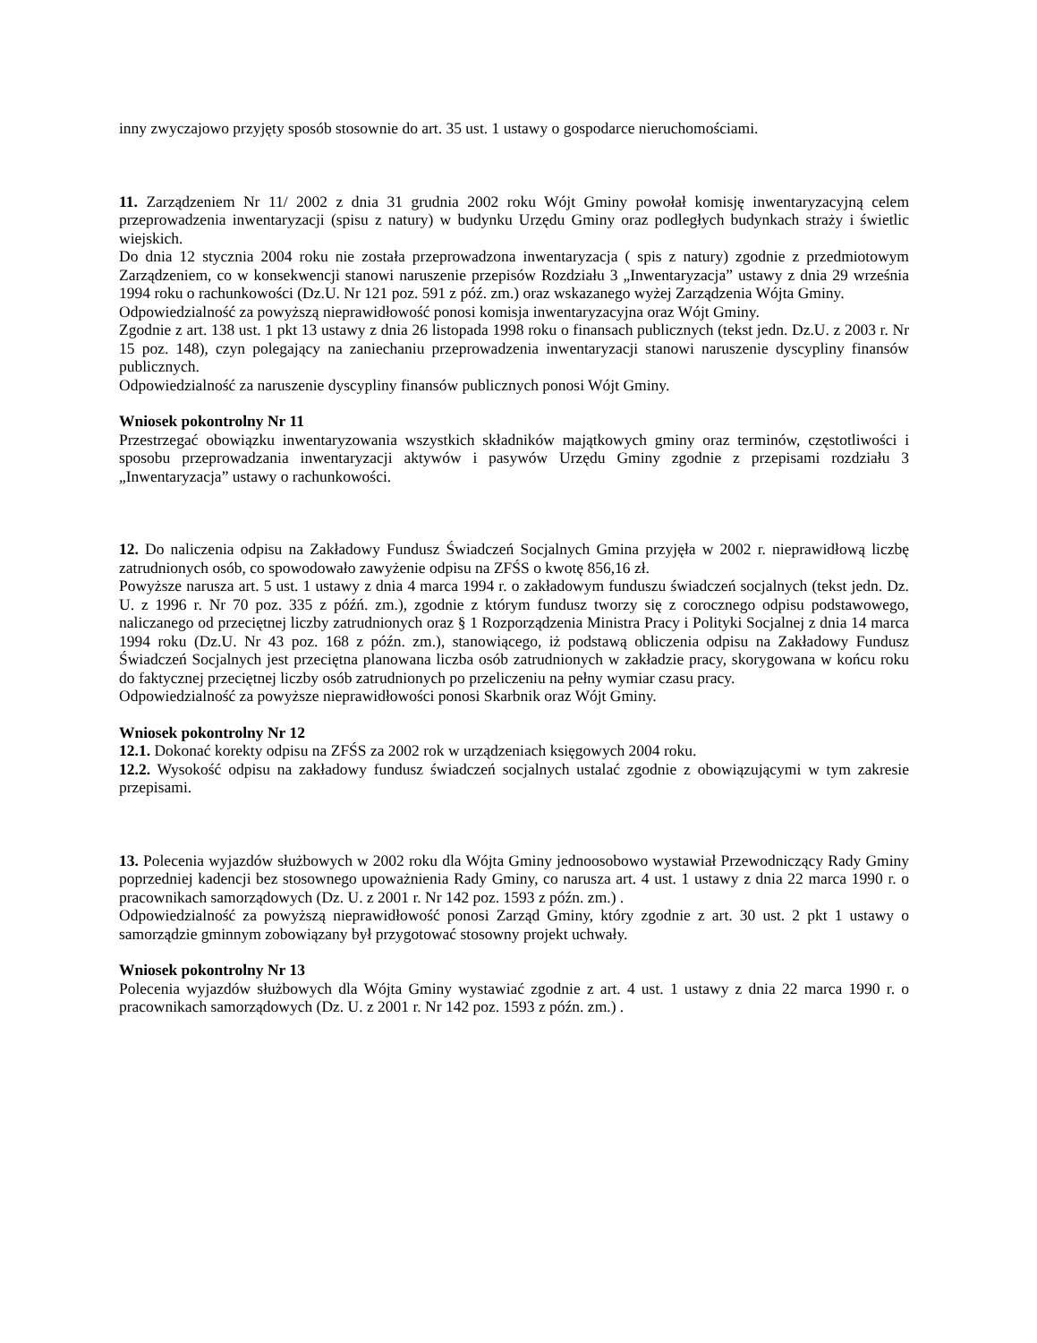inny zwyczajowo przyjęty sposób stosownie do art. 35 ust. 1 ustawy o gospodarce nieruchomościami.
11. Zarządzeniem Nr 11/ 2002 z dnia 31 grudnia 2002 roku Wójt Gminy powołał komisję inwentaryzacyjną celem przeprowadzenia inwentaryzacji (spisu z natury) w budynku Urzędu Gminy oraz podległych budynkach straży i świetlic wiejskich.
Do dnia 12 stycznia 2004 roku nie została przeprowadzona inwentaryzacja ( spis z natury) zgodnie z przedmiotowym Zarządzeniem, co w konsekwencji stanowi naruszenie przepisów Rozdziału 3 „Inwentaryzacja” ustawy z dnia 29 września 1994 roku o rachunkowości (Dz.U. Nr 121 poz. 591 z póź. zm.) oraz wskazanego wyżej Zarządzenia Wójta Gminy.
Odpowiedzialność za powyższą nieprawidłowość ponosi komisja inwentaryzacyjna oraz Wójt Gminy.
Zgodnie z art. 138 ust. 1 pkt 13 ustawy z dnia 26 listopada 1998 roku o finansach publicznych (tekst jedn. Dz.U. z 2003 r. Nr 15 poz. 148), czyn polegający na zaniechaniu przeprowadzenia inwentaryzacji stanowi naruszenie dyscypliny finansów publicznych.
Odpowiedzialność za naruszenie dyscypliny finansów publicznych ponosi Wójt Gminy.
Wniosek pokontrolny Nr 11
Przestrzegać obowiązku inwentaryzowania wszystkich składników majątkowych gminy oraz terminów, częstotliwości i sposobu przeprowadzania inwentaryzacji aktywów i pasywów Urzędu Gminy zgodnie z przepisami rozdziału 3 „Inwentaryzacja” ustawy o rachunkowości.
12. Do naliczenia odpisu na Zakładowy Fundusz Świadczeń Socjalnych Gmina przyjęła w 2002 r. nieprawidłową liczbę zatrudnionych osób, co spowodowało zawyżenie odpisu na ZFŚS o kwotę 856,16 zł.
Powyższe narusza art. 5 ust. 1 ustawy z dnia 4 marca 1994 r. o zakładowym funduszu świadczeń socjalnych (tekst jedn. Dz. U. z 1996 r. Nr 70 poz. 335 z późń. zm.), zgodnie z którym fundusz tworzy się z corocznego odpisu podstawowego, naliczanego od przeciętnej liczby zatrudnionych oraz § 1 Rozporządzenia Ministra Pracy i Polityki Socjalnej z dnia 14 marca 1994 roku (Dz.U. Nr 43 poz. 168 z późn. zm.), stanowiącego, iż podstawą obliczenia odpisu na Zakładowy Fundusz Świadczeń Socjalnych jest przeciętna planowana liczba osób zatrudnionych w zakładzie pracy, skorygowana w końcu roku do faktycznej przeciętnej liczby osób zatrudnionych po przeliczeniu na pełny wymiar czasu pracy.
Odpowiedzialność za powyższe nieprawidłowości ponosi Skarbnik oraz Wójt Gminy.
Wniosek pokontrolny Nr 12
12.1. Dokonać korekty odpisu na ZFŚS za 2002 rok w urządzeniach księgowych 2004 roku.
12.2. Wysokość odpisu na zakładowy fundusz świadczeń socjalnych ustalać zgodnie z obowiązującymi w tym zakresie przepisami.
13. Polecenia wyjazdów służbowych w 2002 roku dla Wójta Gminy jednoosobowo wystawiał Przewodniczący Rady Gminy poprzedniej kadencji bez stosownego upoważnienia Rady Gminy, co narusza art. 4 ust. 1 ustawy z dnia 22 marca 1990 r. o pracownikach samorządowych (Dz. U. z 2001 r. Nr 142 poz. 1593 z późn. zm.) .
Odpowiedzialność za powyższą nieprawidłowość ponosi Zarząd Gminy, który zgodnie z art. 30 ust. 2 pkt 1 ustawy o samorządzie gminnym zobowiązany był przygotować stosowny projekt uchwały.
Wniosek pokontrolny Nr 13
Polecenia wyjazdów służbowych dla Wójta Gminy wystawiać zgodnie z art. 4 ust. 1 ustawy z dnia 22 marca 1990 r. o pracownikach samorządowych (Dz. U. z 2001 r. Nr 142 poz. 1593 z późn. zm.) .